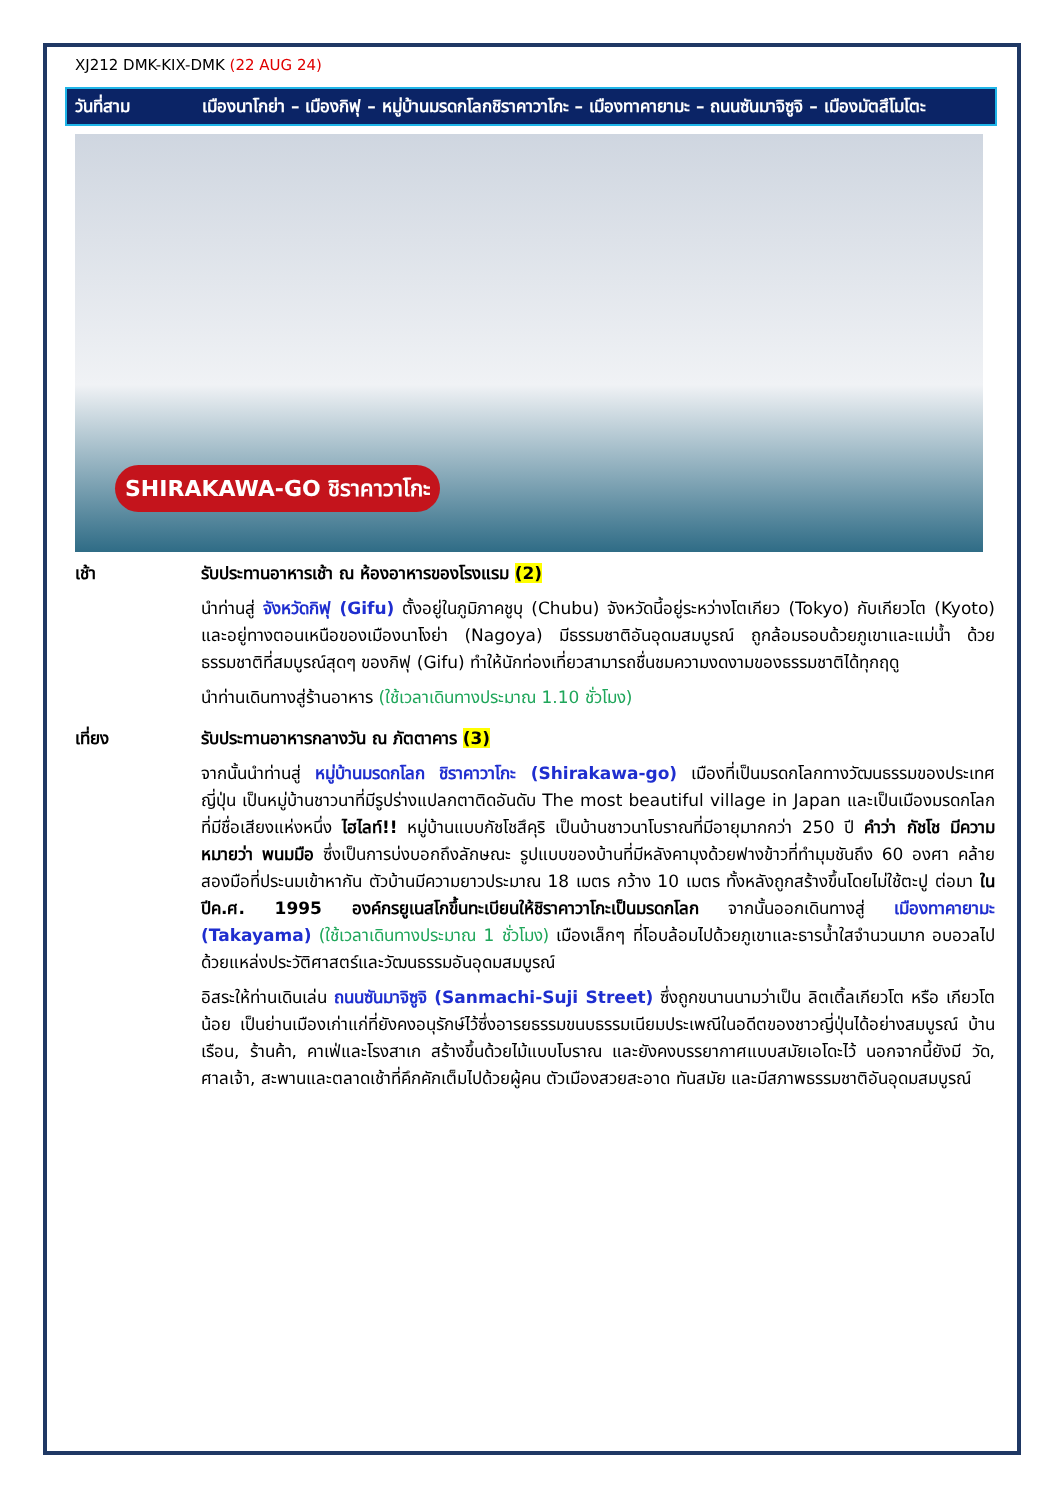XJ212 DMK-KIX-DMK (22 AUG 24)
วันที่สาม เมืองนาโกย่า – เมืองกิฟุ – หมู่บ้านมรดกโลกชิราคาวาโกะ – เมืองทาคายามะ – ถนนซันมาจิซูจิ – เมืองมัตสึโมโตะ
SHIRAKAWA-GO ชิราคาวาโกะ
เช้า รับประทานอาหารเช้า ณ ห้องอาหารของโรงแรม (2)
นำท่านสู่ จังหวัดกิฟุ (Gifu) ตั้งอยู่ในภูมิภาคชูบุ (Chubu) จังหวัดนี้อยู่ระหว่างโตเกียว (Tokyo) กับเกียวโต (Kyoto) และอยู่ทางตอนเหนือของเมืองนาโงย่า (Nagoya) มีธรรมชาติอันอุดมสมบูรณ์ ถูกล้อมรอบด้วยภูเขาและแม่น้ำ ด้วยธรรมชาติที่สมบูรณ์สุดๆ ของกิฟุ (Gifu) ทำให้นักท่องเที่ยวสามารถชื่นชมความงดงามของธรรมชาติได้ทุกฤดู
นำท่านเดินทางสู่ร้านอาหาร (ใช้เวลาเดินทางประมาณ 1.10 ชั่วโมง)
เที่ยง รับประทานอาหารกลางวัน ณ ภัตตาคาร (3)
จากนั้นนำท่านสู่ หมู่บ้านมรดกโลก ชิราคาวาโกะ (Shirakawa-go) เมืองที่เป็นมรดกโลกทางวัฒนธรรมของประเทศญี่ปุ่น เป็นหมู่บ้านชาวนาที่มีรูปร่างแปลกตาติดอันดับ The most beautiful village in Japan และเป็นเมืองมรดกโลกที่มีชื่อเสียงแห่งหนึ่ง ไฮไลท์!! หมู่บ้านแบบกัชโชสึคุริ เป็นบ้านชาวนาโบราณที่มีอายุมากกว่า 250 ปี คำว่า กัชโช มีความหมายว่า พนมมือ ซึ่งเป็นการบ่งบอกถึงลักษณะ รูปแบบของบ้านที่มีหลังคามุงด้วยฟางข้าวที่ทำมุมชันถึง 60 องศา คล้ายสองมือที่ประนมเข้าหากัน ตัวบ้านมีความยาวประมาณ 18 เมตร กว้าง 10 เมตร ทั้งหลังถูกสร้างขึ้นโดยไม่ใช้ตะปู ต่อมา ในปีค.ศ. 1995 องค์กรยูเนสโกขึ้นทะเบียนให้ชิราคาวาโกะเป็นมรดกโลก จากนั้นออกเดินทางสู่ เมืองทาคายามะ (Takayama) (ใช้เวลาเดินทางประมาณ 1 ชั่วโมง) เมืองเล็กๆ ที่โอบล้อมไปด้วยภูเขาและธารน้ำใสจำนวนมาก อบอวลไปด้วยแหล่งประวัติศาสตร์และวัฒนธรรมอันอุดมสมบูรณ์
อิสระให้ท่านเดินเล่น ถนนซันมาจิซูจิ (Sanmachi-Suji Street) ซึ่งถูกขนานนามว่าเป็น ลิตเติ้ลเกียวโต หรือ เกียวโตน้อย เป็นย่านเมืองเก่าแก่ที่ยังคงอนุรักษ์ไว้ซึ่งอารยธรรมขนบธรรมเนียมประเพณีในอดีตของชาวญี่ปุ่นได้อย่างสมบูรณ์ บ้านเรือน, ร้านค้า, คาเฟ่และโรงสาเก สร้างขึ้นด้วยไม้แบบโบราณ และยังคงบรรยากาศแบบสมัยเอโดะไว้ นอกจากนี้ยังมี วัด, ศาลเจ้า, สะพานและตลาดเช้าที่คึกคักเต็มไปด้วยผู้คน ตัวเมืองสวยสะอาด ทันสมัย และมีสภาพธรรมชาติอันอุดมสมบูรณ์